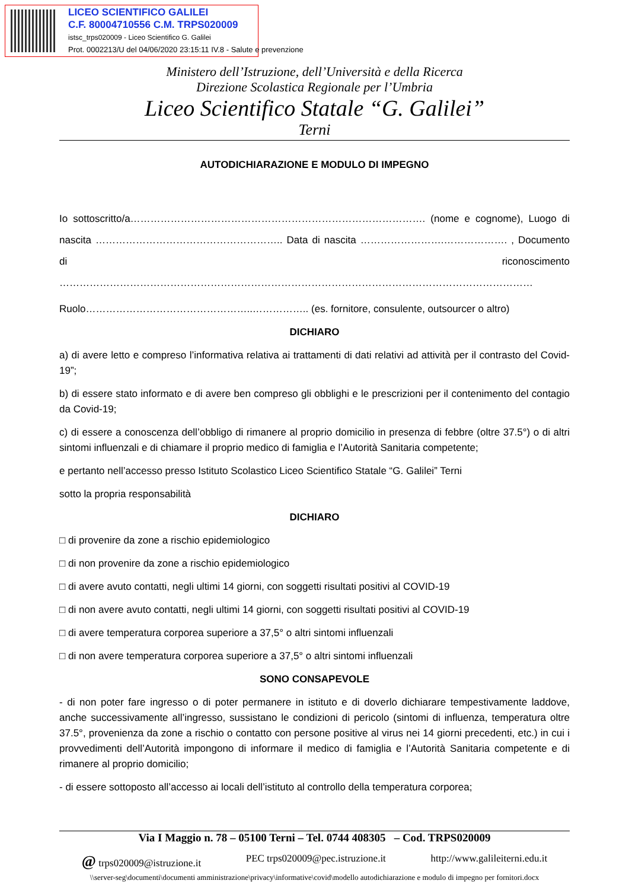LICEO SCIENTIFICO GALILEI
C.F. 80004710556 C.M. TRPS020009
istsc_trps020009 - Liceo Scientifico G. Galilei
Prot. 0002213/U del 04/06/2020 23:15:11 IV.8 - Salute e prevenzione
Ministero dell’Istruzione, dell’Università e della Ricerca
Direzione Scolastica Regionale per l’Umbria
Liceo Scientifico Statale “G. Galilei”
Terni
AUTODICHIARAZIONE E MODULO DI IMPEGNO
Io sottoscritto/a……………………………………………………………………………. (nome e cognome), Luogo di nascita ……………………………………………….. Data di nascita …………………….………………. , Documento di riconoscimento ……………………………………………………………………………………………………………………………
Ruolo…………………………………………..…………….. (es. fornitore, consulente, outsourcer o altro)
DICHIARO
a) di avere letto e compreso l’informativa relativa ai trattamenti di dati relativi ad attività per il contrasto del Covid-19”;
b) di essere stato informato e di avere ben compreso gli obblighi e le prescrizioni per il contenimento del contagio da Covid-19;
c) di essere a conoscenza dell’obbligo di rimanere al proprio domicilio in presenza di febbre (oltre 37.5°) o di altri sintomi influenzali e di chiamare il proprio medico di famiglia e l’Autorità Sanitaria competente;
e pertanto nell’accesso presso Istituto Scolastico Liceo Scientifico Statale “G. Galilei” Terni
sotto la propria responsabilità
DICHIARO
□ di provenire da zone a rischio epidemiologico
□ di non provenire da zone a rischio epidemiologico
□ di avere avuto contatti, negli ultimi 14 giorni, con soggetti risultati positivi al COVID-19
□ di non avere avuto contatti, negli ultimi 14 giorni, con soggetti risultati positivi al COVID-19
□ di avere temperatura corporea superiore a 37,5° o altri sintomi influenzali
□ di non avere temperatura corporea superiore a 37,5° o altri sintomi influenzali
SONO CONSAPEVOLE
- di non poter fare ingresso o di poter permanere in istituto e di doverlo dichiarare tempestivamente laddove, anche successivamente all’ingresso, sussistano le condizioni di pericolo (sintomi di influenza, temperatura oltre 37.5°, provenienza da zone a rischio o contatto con persone positive al virus nei 14 giorni precedenti, etc.) in cui i provvedimenti dell’Autorità impongono di informare il medico di famiglia e l’Autorità Sanitaria competente e di rimanere al proprio domicilio;
- di essere sottoposto all’accesso ai locali dell’istituto al controllo della temperatura corporea;
Via I Maggio n. 78 – 05100 Terni – Tel. 0744 408305 – Cod. TRPS020009
@ trps020009@istruzione.it PEC trps020009@pec.istruzione.it http://www.galileiterni.edu.it
\\server-seg\documenti\documenti amministrazione\privacy\informative\covid\modello autodichiarazione e modulo di impegno per fornitori.docx